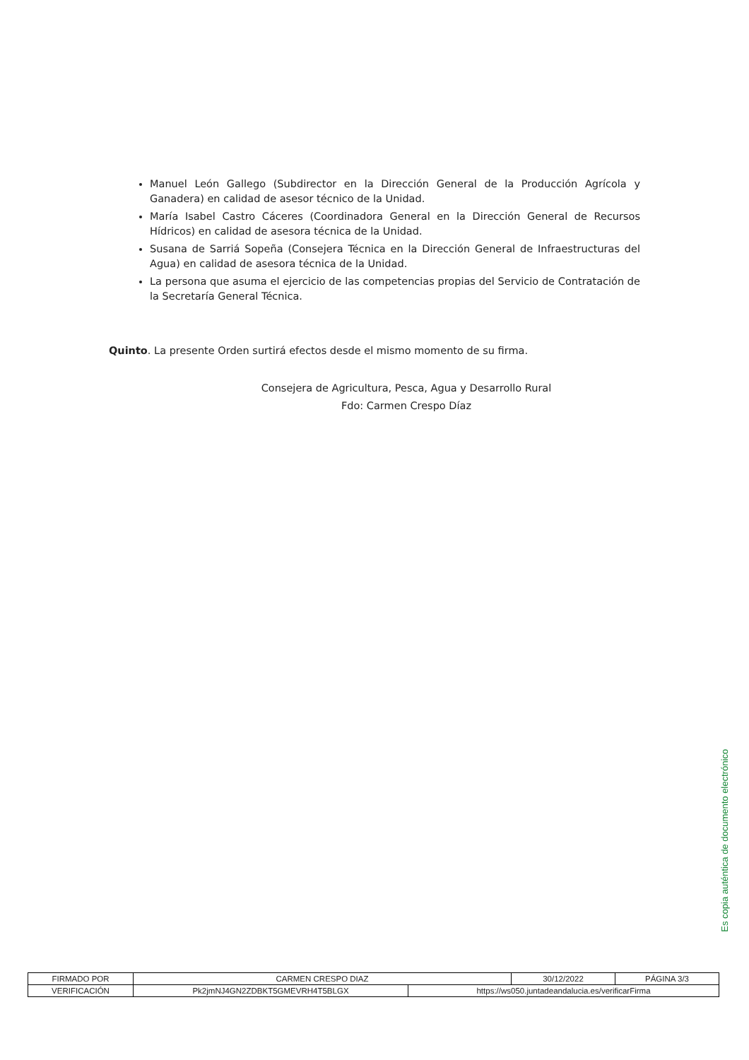Manuel León Gallego (Subdirector en la Dirección General de la Producción Agrícola y Ganadera) en calidad de asesor técnico de la Unidad.
María Isabel Castro Cáceres (Coordinadora General en la Dirección General de Recursos Hídricos) en calidad de asesora técnica de la Unidad.
Susana de Sarriá Sopeña (Consejera Técnica en la Dirección General de Infraestructuras del Agua) en calidad de asesora técnica de la Unidad.
La persona que asuma el ejercicio de las competencias propias del Servicio de Contratación de la Secretaría General Técnica.
Quinto. La presente Orden surtirá efectos desde el mismo momento de su firma.
Consejera de Agricultura, Pesca, Agua y Desarrollo Rural
Fdo: Carmen Crespo Díaz
Es copia auténtica de documento electrónico
| FIRMADO POR | CARMEN CRESPO DIAZ | | 30/12/2022 | PÁGINA 3/3 |
| VERIFICACIÓN | Pk2jmNJ4GN2ZDBKT5GMEVRH4T5BLGX | https://ws050.juntadeandalucia.es/verificarFirma | | |